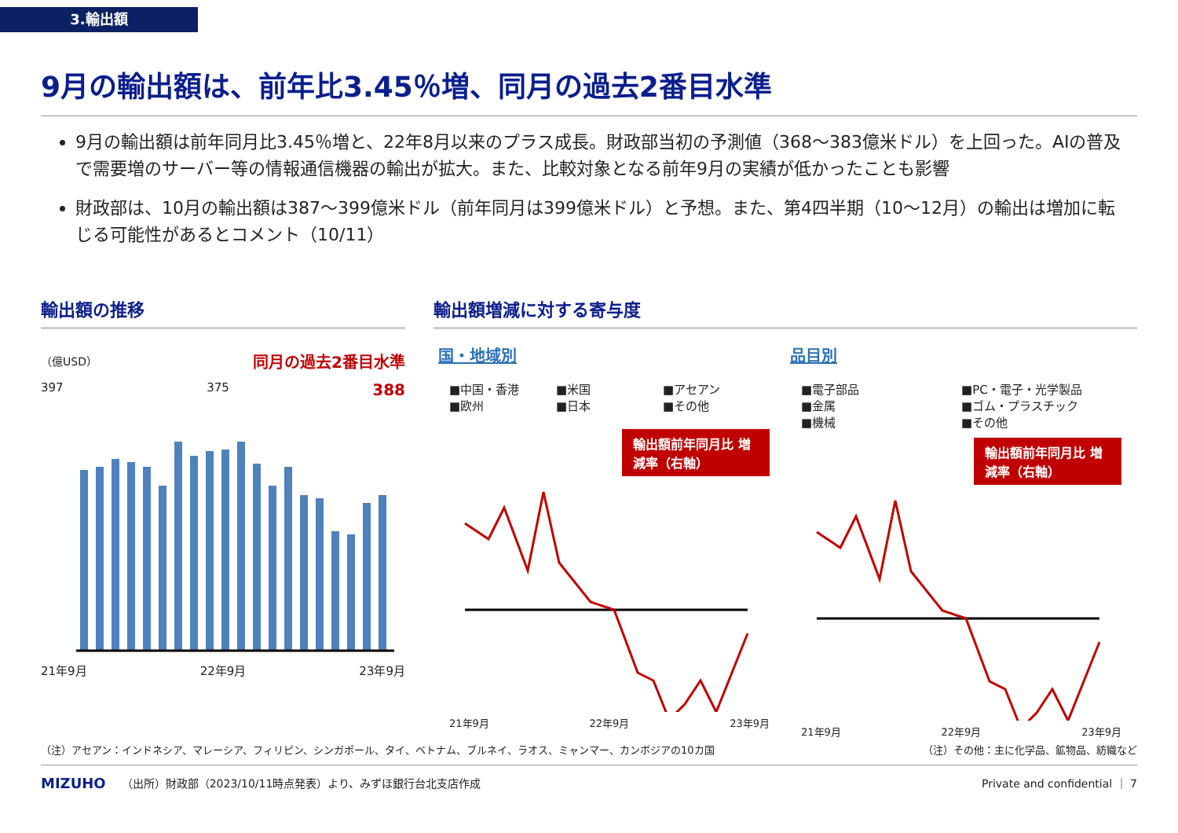3.輸出額
9月の輸出額は、前年比3.45％増、同月の過去2番目水準
9月の輸出額は前年同月比3.45％増と、22年8月以来のプラス成長。財政部当初の予測値（368～383億米ドル）を上回った。AIの普及で需要増のサーバー等の情報通信機器の輸出が拡大。また、比較対象となる前年9月の実績が低かったことも影響
財政部は、10月の輸出額は387～399億米ドル（前年同月は399億米ドル）と予想。また、第4四半期（10～12月）の輸出は増加に転じる可能性があるとコメント（10/11）
輸出額の推移
（億USD） 同月の過去2番目水準
397 375 388
21年9月 22年9月 23年9月
輸出額増減に対する寄与度
国・地域別
■中国・香港 ■米国 ■アセアン ■欧州 ■日本 ■その他
輸出額前年同月比 増減率（右軸）
21年9月 22年9月 23年9月
品目別
■電子部品 ■PC・電子・光学製品 ■金属 ■ゴム・プラスチック ■機械 ■その他
輸出額前年同月比 増減率（右軸）
21年9月 22年9月 23年9月
（注）アセアン：インドネシア、マレーシア、フィリピン、シンガポール、タイ、ベトナム、ブルネイ、ラオス、ミャンマー、カンボジアの10カ国 （注）その他：主に化学品、鉱物品、紡織など
MIZUHO （出所）財政部（2023/10/11時点発表）より、みずほ銀行台北支店作成 Private and confidential ｜ 7